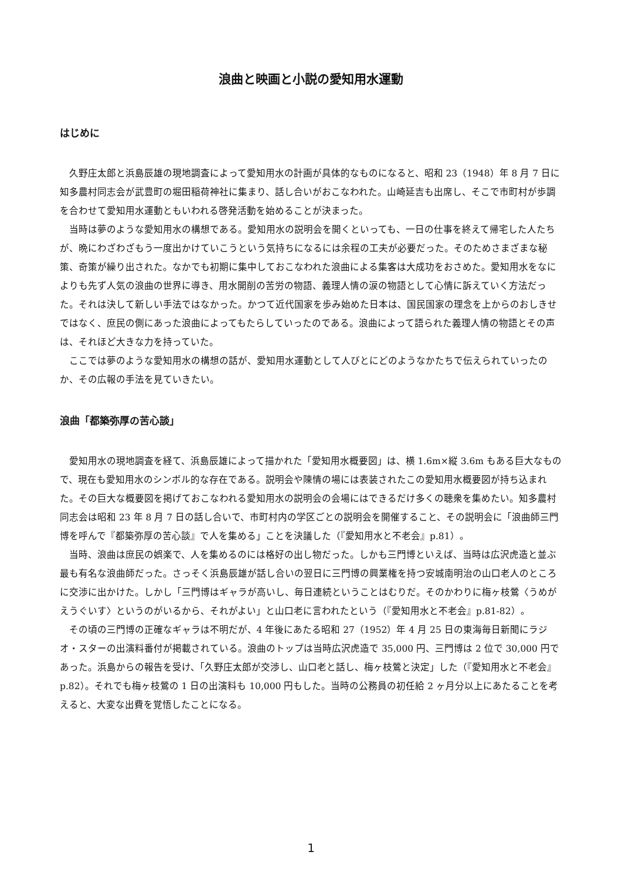浪曲と映画と小説の愛知用水運動
はじめに
久野庄太郎と浜島辰雄の現地調査によって愛知用水の計画が具体的なものになると、昭和 23（1948）年 8 月 7 日に知多農村同志会が武豊町の堀田稲荷神社に集まり、話し合いがおこなわれた。山崎延吉も出席し、そこで市町村が歩調を合わせて愛知用水運動ともいわれる啓発活動を始めることが決まった。
当時は夢のような愛知用水の構想である。愛知用水の説明会を開くといっても、一日の仕事を終えて帰宅した人たちが、晩にわざわざもう一度出かけていこうという気持ちになるには余程の工夫が必要だった。そのためさまざまな秘策、奇策が繰り出された。なかでも初期に集中しておこなわれた浪曲による集客は大成功をおさめた。愛知用水をなによりも先ず人気の浪曲の世界に導き、用水開削の苦労の物語、義理人情の涙の物語として心情に訴えていく方法だった。それは決して新しい手法ではなかった。かつて近代国家を歩み始めた日本は、国民国家の理念を上からのおしきせではなく、庶民の側にあった浪曲によってもたらしていったのである。浪曲によって語られた義理人情の物語とその声は、それほど大きな力を持っていた。
ここでは夢のような愛知用水の構想の話が、愛知用水運動として人びとにどのようなかたちで伝えられていったのか、その広報の手法を見ていきたい。
浪曲「都築弥厚の苦心談」
愛知用水の現地調査を経て、浜島辰雄によって描かれた「愛知用水概要図」は、横 1.6m×縦 3.6m もある巨大なもので、現在も愛知用水のシンボル的な存在である。説明会や陳情の場には表装されたこの愛知用水概要図が持ち込まれた。その巨大な概要図を掲げておこなわれる愛知用水の説明会の会場にはできるだけ多くの聴衆を集めたい。知多農村同志会は昭和 23 年 8 月 7 日の話し合いで、市町村内の学区ごとの説明会を開催すること、その説明会に「浪曲師三門博を呼んで『都築弥厚の苦心談』で人を集める」ことを決議した（『愛知用水と不老会』p.81）。
当時、浪曲は庶民の娯楽で、人を集めるのには格好の出し物だった。しかも三門博といえば、当時は広沢虎造と並ぶ最も有名な浪曲師だった。さっそく浜島辰雄が話し合いの翌日に三門博の興業権を持つ安城南明治の山口老人のところに交渉に出かけた。しかし「三門博はギャラが高いし、毎日連続ということはむりだ。そのかわりに梅ヶ枝鶯〈うめがえうぐいす〉というのがいるから、それがよい」と山口老に言われたという（『愛知用水と不老会』p.81-82）。
その頃の三門博の正確なギャラは不明だが、4 年後にあたる昭和 27（1952）年 4 月 25 日の東海毎日新聞にラジオ・スターの出演料番付が掲載されている。浪曲のトップは当時広沢虎造で 35,000 円、三門博は 2 位で 30,000 円であった。浜島からの報告を受け、「久野庄太郎が交渉し、山口老と話し、梅ヶ枝鶯と決定」した（『愛知用水と不老会』p.82）。それでも梅ヶ枝鶯の 1 日の出演料も 10,000 円もした。当時の公務員の初任給 2 ヶ月分以上にあたることを考えると、大変な出費を覚悟したことになる。
1